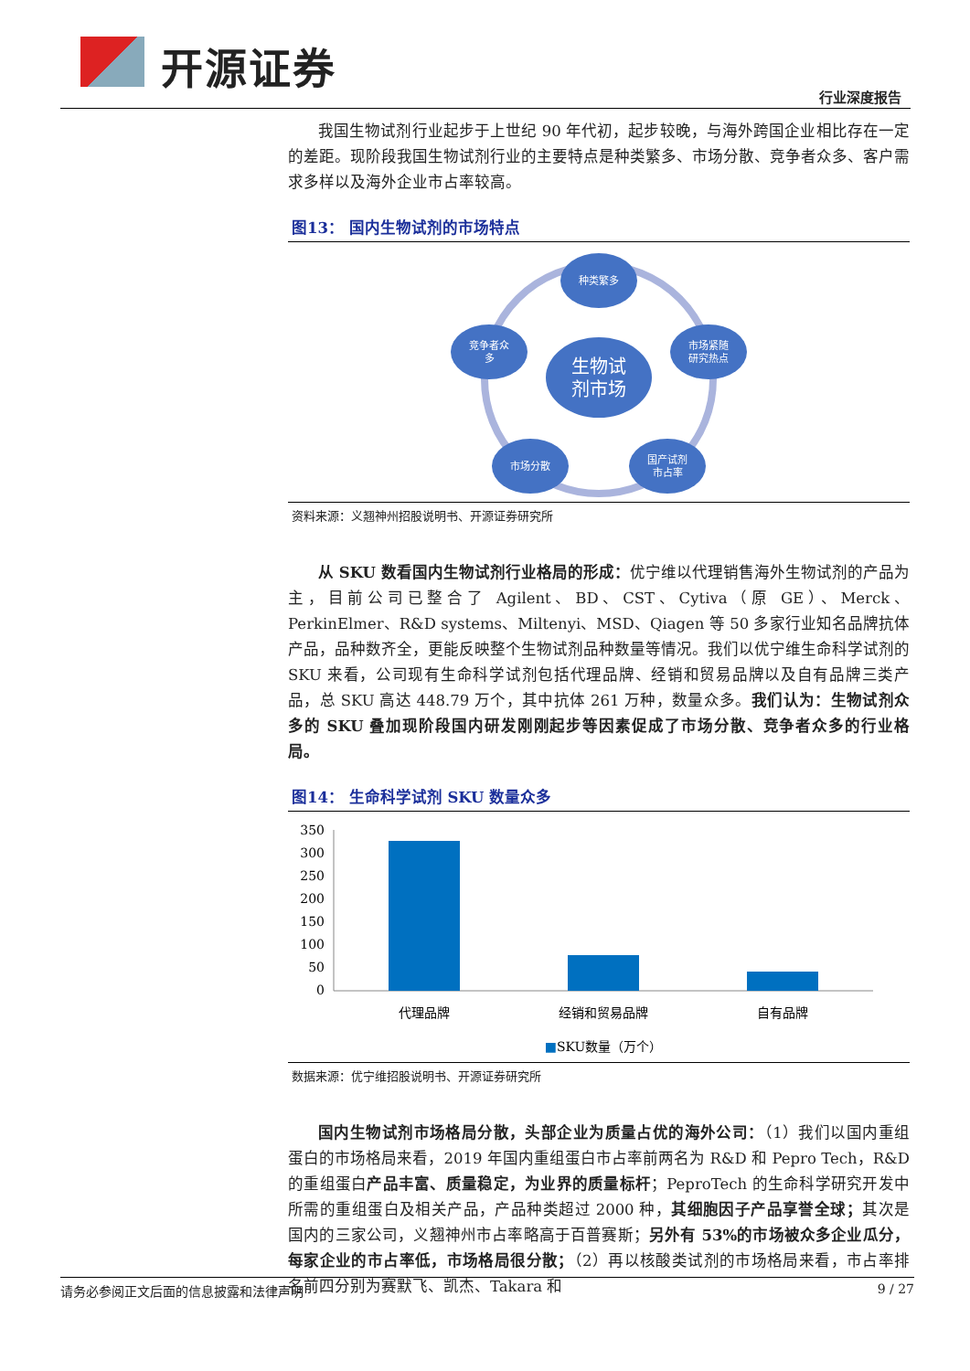开源证券
行业深度报告
我国生物试剂行业起步于上世纪 90 年代初，起步较晚，与海外跨国企业相比存在一定的差距。现阶段我国生物试剂行业的主要特点是种类繁多、市场分散、竞争者众多、客户需求多样以及海外企业市占率较高。
图13： 国内生物试剂的市场特点
种类繁多
市场紧随
研究热点
国产试剂
市占率
市场分散
竞争者众
多
生物试
剂市场
资料来源：义翘神州招股说明书、开源证券研究所
从 SKU 数看国内生物试剂行业格局的形成：优宁维以代理销售海外生物试剂的产品为主，目前公司已整合了 Agilent、BD、CST、Cytiva（原 GE）、Merck、PerkinElmer、R&D systems、Miltenyi、MSD、Qiagen 等 50 多家行业知名品牌抗体产品，品种数齐全，更能反映整个生物试剂品种数量等情况。我们以优宁维生命科学试剂的 SKU 来看，公司现有生命科学试剂包括代理品牌、经销和贸易品牌以及自有品牌三类产品，总 SKU 高达 448.79 万个，其中抗体 261 万种，数量众多。我们认为：生物试剂众多的 SKU 叠加现阶段国内研发刚刚起步等因素促成了市场分散、竞争者众多的行业格局。
图14： 生命科学试剂 SKU 数量众多
350
300
250
200
150
100
50
0
代理品牌
经销和贸易品牌
自有品牌
■SKU数量（万个）
数据来源：优宁维招股说明书、开源证券研究所
国内生物试剂市场格局分散，头部企业为质量占优的海外公司：（1）我们以国内重组蛋白的市场格局来看，2019 年国内重组蛋白市占率前两名为 R&D 和 Pepro Tech，R&D 的重组蛋白产品丰富、质量稳定，为业界的质量标杆；PeproTech 的生命科学研究开发中所需的重组蛋白及相关产品，产品种类超过 2000 种，其细胞因子产品享誉全球；其次是国内的三家公司，义翘神州市占率略高于百普赛斯；另外有 53%的市场被众多企业瓜分，每家企业的市占率低，市场格局很分散；（2）再以核酸类试剂的市场格局来看，市占率排名前四分别为赛默飞、凯杰、Takara 和
请务必参阅正文后面的信息披露和法律声明 9 / 27